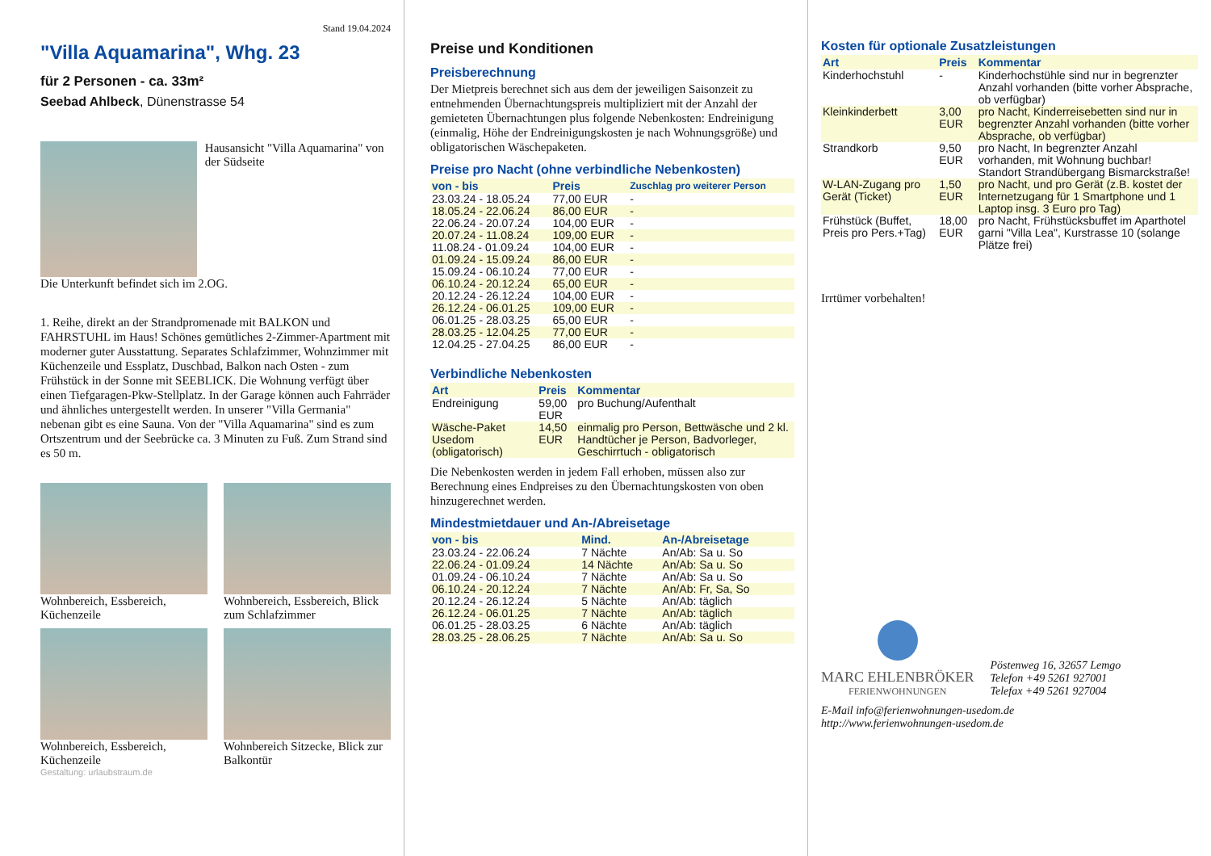Stand 19.04.2024
"Villa Aquamarina", Whg. 23
für 2 Personen - ca. 33m²
Seebad Ahlbeck, Dünenstrasse 54
Hausansicht "Villa Aquamarina" von der Südseite
Die Unterkunft befindet sich im 2.OG.
1. Reihe, direkt an der Strandpromenade mit BALKON und FAHRSTUHL im Haus! Schönes gemütliches 2-Zimmer-Apartment mit moderner guter Ausstattung. Separates Schlafzimmer, Wohnzimmer mit Küchenzeile und Essplatz, Duschbad, Balkon nach Osten - zum Frühstück in der Sonne mit SEEBLICK. Die Wohnung verfügt über einen Tiefgaragen-Pkw-Stellplatz. In der Garage können auch Fahrräder und ähnliches untergestellt werden. In unserer "Villa Germania" nebenan gibt es eine Sauna. Von der "Villa Aquamarina" sind es zum Ortszentrum und der Seebrücke ca. 3 Minuten zu Fuß. Zum Strand sind es 50 m.
Wohnbereich, Essbereich, Küchenzeile
Wohnbereich, Essbereich, Blick zum Schlafzimmer
Wohnbereich, Essbereich, Küchenzeile
Wohnbereich Sitzecke, Blick zur Balkontür
Gestaltung: urlaubstraum.de
Preise und Konditionen
Preisberechnung
Der Mietpreis berechnet sich aus dem der jeweiligen Saisonzeit zu entnehmenden Übernachtungspreis multipliziert mit der Anzahl der gemieteten Übernachtungen plus folgende Nebenkosten: Endreinigung (einmalig, Höhe der Endreinigungskosten je nach Wohnungsgröße) und obligatorischen Wäschepaketen.
Preise pro Nacht (ohne verbindliche Nebenkosten)
| von - bis | Preis | Zuschlag pro weiterer Person |
| --- | --- | --- |
| 23.03.24 - 18.05.24 | 77,00 EUR | - |
| 18.05.24 - 22.06.24 | 86,00 EUR | - |
| 22.06.24 - 20.07.24 | 104,00 EUR | - |
| 20.07.24 - 11.08.24 | 109,00 EUR | - |
| 11.08.24 - 01.09.24 | 104,00 EUR | - |
| 01.09.24 - 15.09.24 | 86,00 EUR | - |
| 15.09.24 - 06.10.24 | 77,00 EUR | - |
| 06.10.24 - 20.12.24 | 65,00 EUR | - |
| 20.12.24 - 26.12.24 | 104,00 EUR | - |
| 26.12.24 - 06.01.25 | 109,00 EUR | - |
| 06.01.25 - 28.03.25 | 65,00 EUR | - |
| 28.03.25 - 12.04.25 | 77,00 EUR | - |
| 12.04.25 - 27.04.25 | 86,00 EUR | - |
Verbindliche Nebenkosten
| Art | Preis | Kommentar |
| --- | --- | --- |
| Endreinigung | 59,00 EUR | pro Buchung/Aufenthalt |
| Wäsche-Paket Usedom (obligatorisch) | 14,50 EUR | einmalig pro Person, Bettwäsche und 2 kl. Handtücher je Person, Badvorleger, Geschirrtuch - obligatorisch |
Die Nebenkosten werden in jedem Fall erhoben, müssen also zur Berechnung eines Endpreises zu den Übernachtungskosten von oben hinzugerechnet werden.
Mindestmietdauer und An-/Abreisetage
| von - bis | Mind. | An-/Abreisetage |
| --- | --- | --- |
| 23.03.24 - 22.06.24 | 7 Nächte | An/Ab: Sa u. So |
| 22.06.24 - 01.09.24 | 14 Nächte | An/Ab: Sa u. So |
| 01.09.24 - 06.10.24 | 7 Nächte | An/Ab: Sa u. So |
| 06.10.24 - 20.12.24 | 7 Nächte | An/Ab: Fr, Sa, So |
| 20.12.24 - 26.12.24 | 5 Nächte | An/Ab: täglich |
| 26.12.24 - 06.01.25 | 7 Nächte | An/Ab: täglich |
| 06.01.25 - 28.03.25 | 6 Nächte | An/Ab: täglich |
| 28.03.25 - 28.06.25 | 7 Nächte | An/Ab: Sa u. So |
Kosten für optionale Zusatzleistungen
| Art | Preis | Kommentar |
| --- | --- | --- |
| Kinderhochstuhl | - | Kinderhochstühle sind nur in begrenzter Anzahl vorhanden (bitte vorher Absprache, ob verfügbar) |
| Kleinkinderbett | 3,00 EUR | pro Nacht, Kinderreisebetten sind nur in begrenzter Anzahl vorhanden (bitte vorher Absprache, ob verfügbar) |
| Strandkorb | 9,50 EUR | pro Nacht, In begrenzter Anzahl vorhanden, mit Wohnung buchbar! Standort Strandübergang Bismarckstraße! |
| W-LAN-Zugang pro Gerät (Ticket) | 1,50 EUR | pro Nacht, und pro Gerät (z.B. kostet der Internetzugang für 1 Smartphone und 1 Laptop insg. 3 Euro pro Tag) |
| Frühstück (Buffet, Preis pro Pers.+Tag) | 18,00 EUR | pro Nacht, Frühstücksbuffet im Aparthotel garni "Villa Lea", Kurstrasse 10 (solange Plätze frei) |
Irrtümer vorbehalten!
MARC EHLENBRÖKER
FERIENWOHNUNGEN
Pöstenweg 16, 32657 Lemgo
Telefon +49 5261 927001
Telefax +49 5261 927004
E-Mail info@ferienwohnungen-usedom.de
http://www.ferienwohnungen-usedom.de